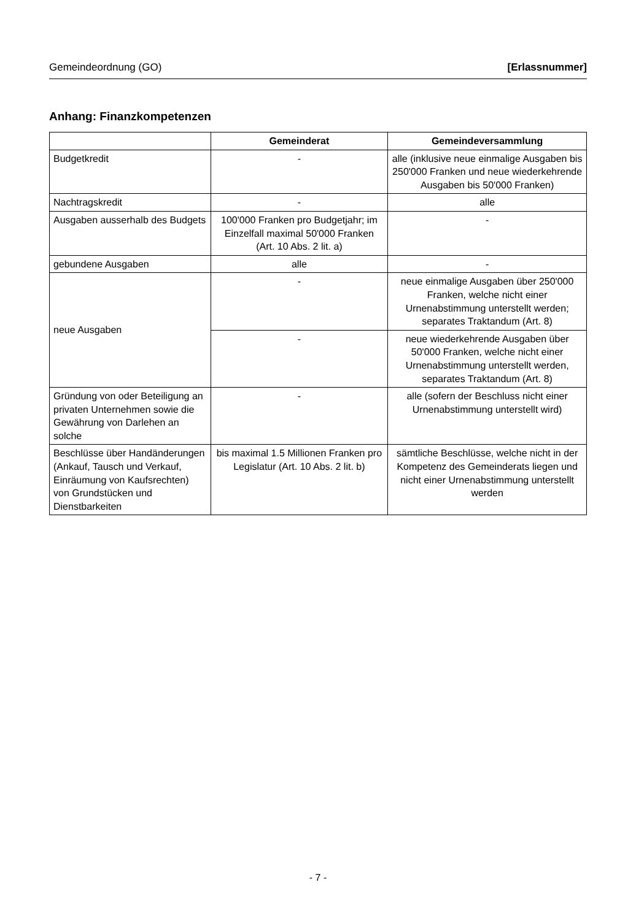Gemeindeordnung (GO) [Erlassnummer]
Anhang: Finanzkompetenzen
| | Gemeinderat | Gemeindeversammlung |
| --- | --- | --- |
| Budgetkredit | - | alle (inklusive neue einmalige Ausgaben bis 250'000 Franken und neue wiederkehrende Ausgaben bis 50'000 Franken) |
| Nachtragskredit | - | alle |
| Ausgaben ausserhalb des Budgets | 100'000 Franken pro Budgetjahr; im Einzelfall maximal 50'000 Franken (Art. 10 Abs. 2 lit. a) | - |
| gebundene Ausgaben | alle | - |
| neue Ausgaben | - | neue einmalige Ausgaben über 250'000 Franken, welche nicht einer Urnenabstimmung unterstellt werden; separates Traktandum (Art. 8) |
| | - | neue wiederkehrende Ausgaben über 50'000 Franken, welche nicht einer Urnenabstimmung unterstellt werden, separates Traktandum (Art. 8) |
| Gründung von oder Beteiligung an privaten Unternehmen sowie die Gewährung von Darlehen an solche | - | alle (sofern der Beschluss nicht einer Urnenabstimmung unterstellt wird) |
| Beschlüsse über Handänderungen (Ankauf, Tausch und Verkauf, Einräumung von Kaufsrechten) von Grundstücken und Dienstbarkeiten | bis maximal 1.5 Millionen Franken pro Legislatur (Art. 10 Abs. 2 lit. b) | sämtliche Beschlüsse, welche nicht in der Kompetenz des Gemeinderats liegen und nicht einer Urnenabstimmung unterstellt werden |
- 7 -